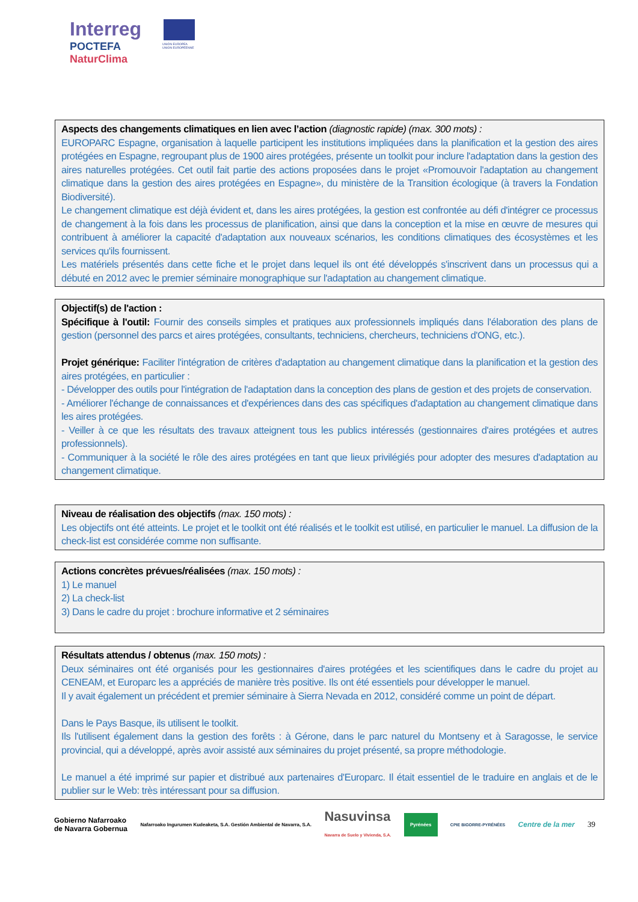Interreg
POCTEFA
NaturClima
UNIÓN EUROPEA
UNION EUROPÉENNE
Aspects des changements climatiques en lien avec l’action (diagnostic rapide) (max. 300 mots) :
EUROPARC Espagne, organisation à laquelle participent les institutions impliquées dans la planification et la gestion des aires protégées en Espagne, regroupant plus de 1900 aires protégées, présente un toolkit pour inclure l'adaptation dans la gestion des aires naturelles protégées. Cet outil fait partie des actions proposées dans le projet «Promouvoir l'adaptation au changement climatique dans la gestion des aires protégées en Espagne», du ministère de la Transition écologique (à travers la Fondation Biodiversité).
Le changement climatique est déjà évident et, dans les aires protégées, la gestion est confrontée au défi d'intégrer ce processus de changement à la fois dans les processus de planification, ainsi que dans la conception et la mise en œuvre de mesures qui contribuent à améliorer la capacité d'adaptation aux nouveaux scénarios, les conditions climatiques des écosystèmes et les services qu'ils fournissent.
Les matériels présentés dans cette fiche et le projet dans lequel ils ont été développés s'inscrivent dans un processus qui a débuté en 2012 avec le premier séminaire monographique sur l'adaptation au changement climatique.
Objectif(s) de l'action :
Spécifique à l'outil: Fournir des conseils simples et pratiques aux professionnels impliqués dans l'élaboration des plans de gestion (personnel des parcs et aires protégées, consultants, techniciens, chercheurs, techniciens d'ONG, etc.).
Projet générique: Faciliter l'intégration de critères d'adaptation au changement climatique dans la planification et la gestion des aires protégées, en particulier :
- Développer des outils pour l'intégration de l'adaptation dans la conception des plans de gestion et des projets de conservation.
- Améliorer l'échange de connaissances et d'expériences dans des cas spécifiques d'adaptation au changement climatique dans les aires protégées.
- Veiller à ce que les résultats des travaux atteignent tous les publics intéressés (gestionnaires d'aires protégées et autres professionnels).
- Communiquer à la société le rôle des aires protégées en tant que lieux privilégiés pour adopter des mesures d'adaptation au changement climatique.
Niveau de réalisation des objectifs (max. 150 mots) :
Les objectifs ont été atteints. Le projet et le toolkit ont été réalisés et le toolkit est utilisé, en particulier le manuel. La diffusion de la check-list est considérée comme non suffisante.
Actions concrètes prévues/réalisées (max. 150 mots) :
1) Le manuel
2) La check-list
3) Dans le cadre du projet : brochure informative et 2 séminaires
Résultats attendus / obtenus (max. 150 mots) :
Deux séminaires ont été organisés pour les gestionnaires d'aires protégées et les scientifiques dans le cadre du projet au CENEAM, et Europarc les a appréciés de manière très positive. Ils ont été essentiels pour développer le manuel.
Il y avait également un précédent et premier séminaire à Sierra Nevada en 2012, considéré comme un point de départ.
Dans le Pays Basque, ils utilisent le toolkit.
Ils l'utilisent également dans la gestion des forêts : à Gérone, dans le parc naturel du Montseny et à Saragosse, le service provincial, qui a développé, après avoir assisté aux séminaires du projet présenté, sa propre méthodologie.
Le manuel a été imprimé sur papier et distribué aux partenaires d'Europarc. Il était essentiel de le traduire en anglais et de le publier sur le Web: très intéressant pour sa diffusion.
Gobierno Nafarroako
de Navarra Gobernua Nafarroako Ingurumen Kudeaketa, S.A. Gestión Ambiental de Navarra, S.A. Nasuvinsa
Navarra de Suelo y Vivienda, S.A. Pyrénées CPIE BIGORRE-PYRÉNÉES Centre de la mer 39